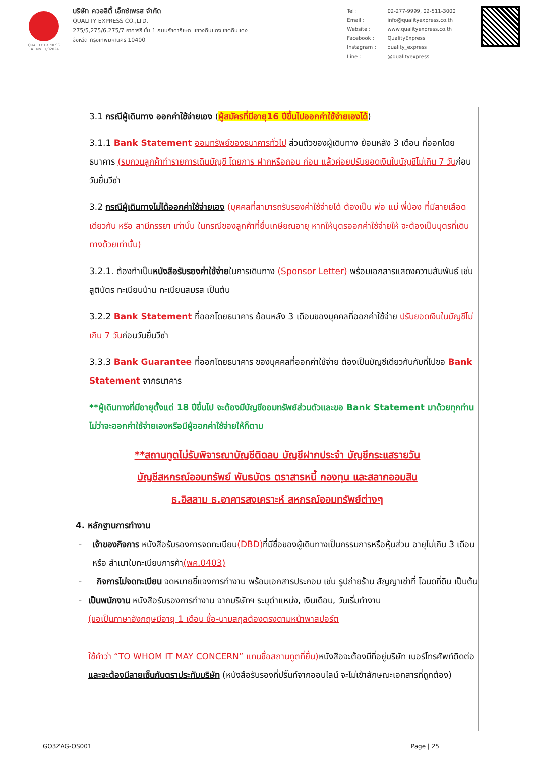QUALITY EXPRESS
TAT No.11/02024
บริษัท ควอลิตี้ เอ็กซ์เพรส จำกัด
QUALITY EXPRESS CO.,LTD.
275/5,275/6,275/7 อาคารธี ชั้น 1 ถนนรัชดาภิเษก แขวงดินแดง เขตดินแดง
จังหวัด กรุงเทพมหานคร 10400
| Tel : | 02-277-9999, 02-511-3000 |
| Email : | info@qualityexpress.co.th |
| Website : | www.qualityexpress.co.th |
| Facebook : | QualityExpress |
| Instagram : | quality_express |
| Line : | @qualityexpress |
3.1 กรณีผู้เดินทาง ออกค่าใช้จ่ายเอง (ผู้สมัครที่มีอายุ16 ปีขึ้นไปออกค่าใช้จ่ายเองได้)
3.1.1 Bank Statement ออมทรัพย์ของธนาคารทั่วไป ส่วนตัวของผู้เดินทาง ย้อนหลัง 3 เดือน ที่ออกโดยธนาคาร (รบกวนลูกค้าทำรายการเดินบัญชี โดยการ ฝากหรือถอน ก่อน แล้วค่อยปรับยอดเงินในบัญชีไม่เกิน 7 วันก่อนวันยื่นวีซ่า
3.2 กรณีผู้เดินทางไม่ได้ออกค่าใช้จ่ายเอง (บุคคลที่สามารถรับรองค่าใช้จ่ายได้ ต้องเป็น พ่อ แม่ พี่น้อง ที่มีสายเลือดเดียวกัน หรือ สามีภรรยา เท่านั้น ในกรณีของลูกค้าที่ยื่นเกษียณอายุ หากให้บุตรออกค่าใช้จ่ายให้ จะต้องเป็นบุตรที่เดินทางด้วยเท่านั้น)
3.2.1. ต้องทำเป็นหนังสือรับรองค่าใช้จ่ายในการเดินทาง (Sponsor Letter) พร้อมเอกสารแสดงความสัมพันธ์ เช่น สูติบัตร ทะเบียนบ้าน ทะเบียนสมรส เป็นต้น
3.2.2 Bank Statement ที่ออกโดยธนาคาร ย้อนหลัง 3 เดือนของบุคคลที่ออกค่าใช้จ่าย ปรับยอดเงินในบัญชีไม่เกิน 7 วันก่อนวันยื่นวีซ่า
3.3.3 Bank Guarantee ที่ออกโดยธนาคาร ของบุคคลที่ออกค่าใช้จ่าย ต้องเป็นบัญชีเดียวกันกับที่ไปขอ Bank Statement จากธนาคาร
**ผู้เดินทางที่มีอายุตั้งแต่ 18 ปีขึ้นไป จะต้องมีบัญชีออมทรัพย์ส่วนตัวและขอ Bank Statement มาด้วยทุกท่าน ไม่ว่าจะออกค่าใช้จ่ายเองหรือมีผู้ออกค่าใช้จ่ายให้ก็ตาม
**สถานทูตไม่รับพิจารณาบัญชีติดลบ บัญชีฝากประจำ บัญชีกระแสรายวัน
บัญชีสหกรณ์ออมทรัพย์ พันธบัตร ตราสารหนี้ กองทุน และสลากออมสิน
ธ.อิสลาม ธ.อาคารสงเคราะห์ สหกรณ์ออมทรัพย์ต่างๆ
4. หลักฐานการทำงาน
- เจ้าของกิจการ หนังสือรับรองการจดทะเบียน(DBD) ที่มีชื่อของผู้เดินทางเป็นกรรมการหรือหุ้นส่วน อายุไม่เกิน 3 เดือน หรือ สำเนาใบทะเบียนการค้า(พค.0403)
- กิจการไม่จดทะเบียน จดหมายชี้แจงการทำงาน พร้อมเอกสารประกอบ เช่น รูปถ่ายร้าน สัญญาเช่าที่ โฉนดที่ดิน เป็นต้น
- เป็นพนักงาน หนังสือรับรองการทำงาน จากบริษัทฯ ระบุตำแหน่ง, เงินเดือน, วันเริ่มทำงาน
(ขอเป็นภาษาอังกฤษมีอายุ 1 เดือน ชื่อ-นามสกุลต้องตรงตามหน้าพาสปอร์ต
ใช้คำว่า “TO WHOM IT MAY CONCERN” แทนชื่อสถานทูตที่ยื่น) หนังสือจะต้องมีที่อยู่บริษัท เบอร์โทรศัพท์ติดต่อ และจะต้องมีลายเซ็นกับตราประทับบริษัท (หนังสือรับรองที่ปริ๊นท์จากออนไลน์ จะไม่เข้าลักษณะเอกสารที่ถูกต้อง)
GO3ZAG-OS001 Page | 25